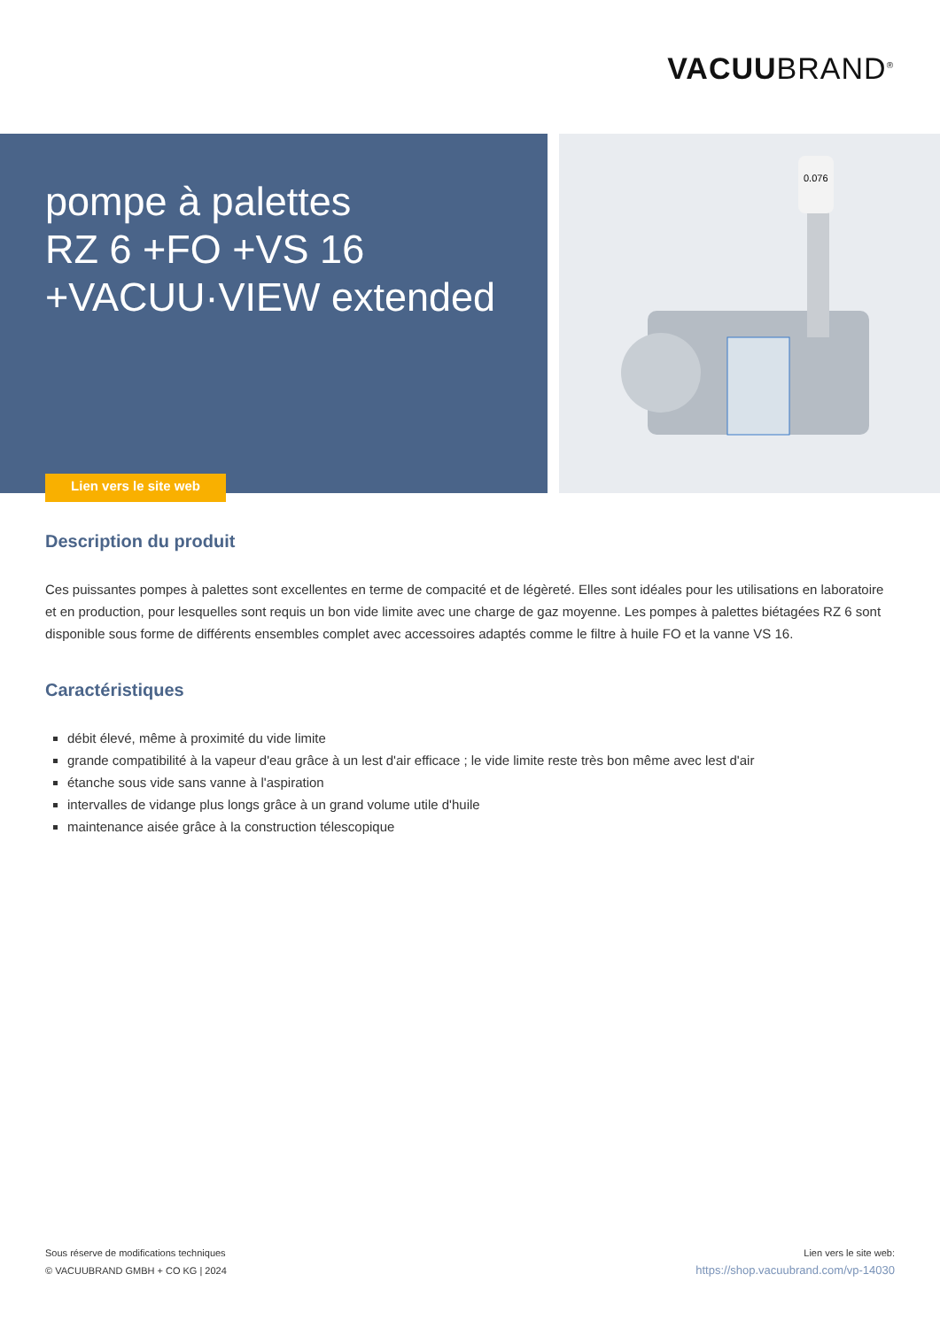VACUUBRAND<sup>®</sup>
pompe à palettes
RZ 6 +FO +VS 16
+VACUU·VIEW extended
Lien vers le site web
0.076
Description du produit
Ces puissantes pompes à palettes sont excellentes en terme de compacité et de légèreté. Elles sont idéales pour les utilisations en laboratoire et en production, pour lesquelles sont requis un bon vide limite avec une charge de gaz moyenne. Les pompes à palettes biétagées RZ 6 sont disponible sous forme de différents ensembles complet avec accessoires adaptés comme le filtre à huile FO et la vanne VS 16.
Caractéristiques
débit élevé, même à proximité du vide limite
grande compatibilité à la vapeur d'eau grâce à un lest d'air efficace ; le vide limite reste très bon même avec lest d'air
étanche sous vide sans vanne à l'aspiration
intervalles de vidange plus longs grâce à un grand volume utile d'huile
maintenance aisée grâce à la construction télescopique
Sous réserve de modifications techniques
© VACUUBRAND GMBH + CO KG | 2024
Lien vers le site web:
https://shop.vacuubrand.com/vp-14030